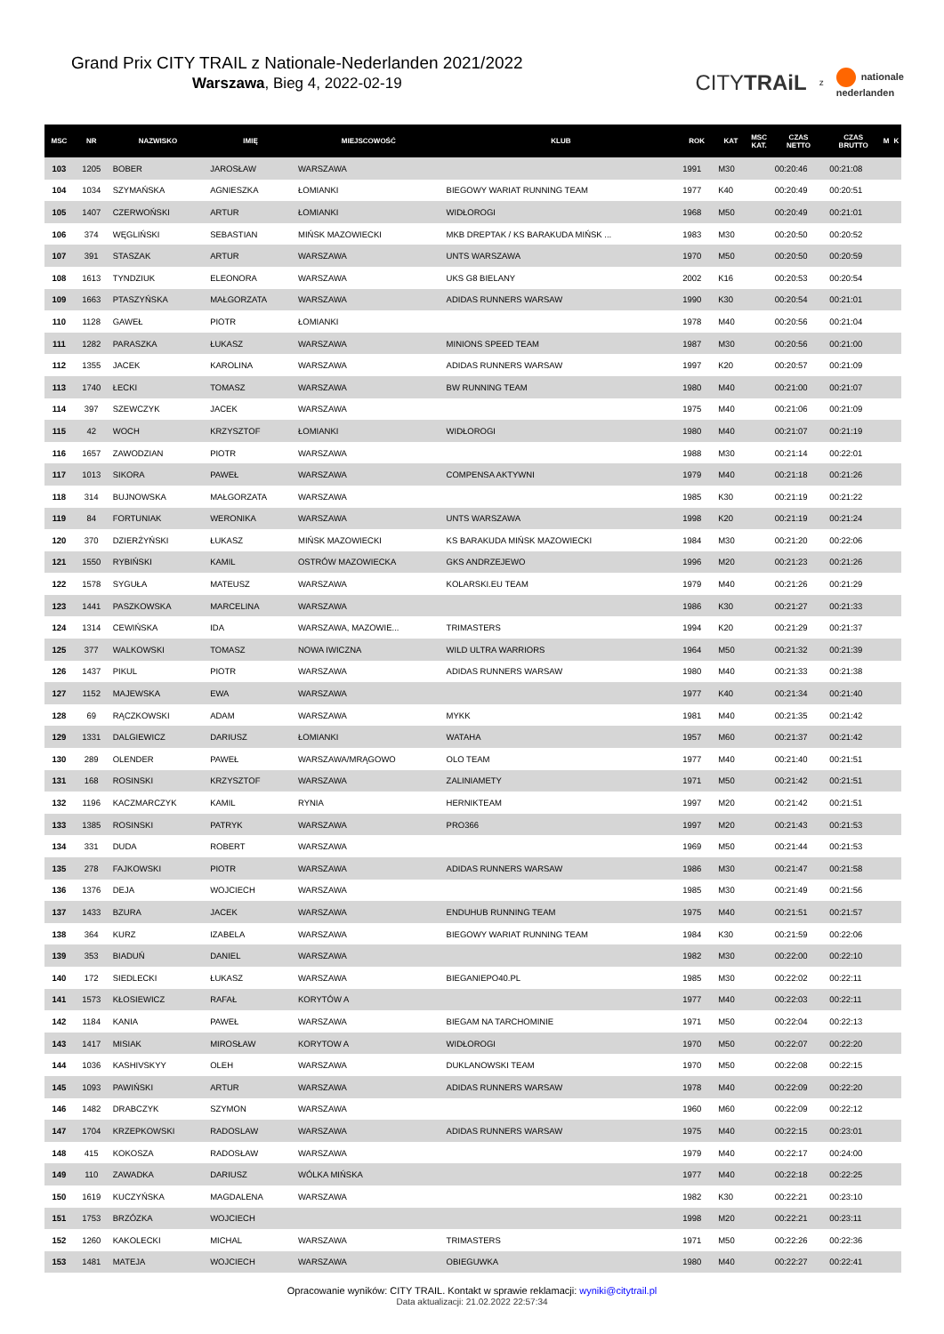Grand Prix CITY TRAIL z Nationale-Nederlanden 2021/2022
Warszawa, Bieg 4, 2022-02-19
CITYTRAiL
z
nationale
nederlanden
| MSC | NR | NAZWISKO | IMIĘ | MIEJSCOWOŚĆ | KLUB | ROK | KAT | MSC KAT. | CZAS NETTO | CZAS BRUTTO | M | K |
| --- | --- | --- | --- | --- | --- | --- | --- | --- | --- | --- | --- | --- |
| 103 | 1205 | BOBER | JAROSŁAW | WARSZAWA | | 1991 | M30 | | 00:20:46 | 00:21:08 | | |
| 104 | 1034 | SZYMAŃSKA | AGNIESZKA | ŁOMIANKI | BIEGOWY WARIAT RUNNING TEAM | 1977 | K40 | | 00:20:49 | 00:20:51 | | |
| 105 | 1407 | CZERWOŃSKI | ARTUR | ŁOMIANKI | WIDŁOROGI | 1968 | M50 | | 00:20:49 | 00:21:01 | | |
| 106 | 374 | WĘGLIŃSKI | SEBASTIAN | MIŃSK MAZOWIECKI | MKB DREPTAK / KS BARAKUDA MIŃSK ... | 1983 | M30 | | 00:20:50 | 00:20:52 | | |
| 107 | 391 | STASZAK | ARTUR | WARSZAWA | UNTS WARSZAWA | 1970 | M50 | | 00:20:50 | 00:20:59 | | |
| 108 | 1613 | TYNDZIUK | ELEONORA | WARSZAWA | UKS G8 BIELANY | 2002 | K16 | | 00:20:53 | 00:20:54 | | |
| 109 | 1663 | PTASZYŃSKA | MAŁGORZATA | WARSZAWA | ADIDAS RUNNERS WARSAW | 1990 | K30 | | 00:20:54 | 00:21:01 | | |
| 110 | 1128 | GAWEŁ | PIOTR | ŁOMIANKI | | 1978 | M40 | | 00:20:56 | 00:21:04 | | |
| 111 | 1282 | PARASZKA | ŁUKASZ | WARSZAWA | MINIONS SPEED TEAM | 1987 | M30 | | 00:20:56 | 00:21:00 | | |
| 112 | 1355 | JACEK | KAROLINA | WARSZAWA | ADIDAS RUNNERS WARSAW | 1997 | K20 | | 00:20:57 | 00:21:09 | | |
| 113 | 1740 | ŁECKI | TOMASZ | WARSZAWA | BW RUNNING TEAM | 1980 | M40 | | 00:21:00 | 00:21:07 | | |
| 114 | 397 | SZEWCZYK | JACEK | WARSZAWA | | 1975 | M40 | | 00:21:06 | 00:21:09 | | |
| 115 | 42 | WOCH | KRZYSZTOF | ŁOMIANKI | WIDŁOROGI | 1980 | M40 | | 00:21:07 | 00:21:19 | | |
| 116 | 1657 | ZAWODZIAN | PIOTR | WARSZAWA | | 1988 | M30 | | 00:21:14 | 00:22:01 | | |
| 117 | 1013 | SIKORA | PAWEŁ | WARSZAWA | COMPENSA AKTYWNI | 1979 | M40 | | 00:21:18 | 00:21:26 | | |
| 118 | 314 | BUJNOWSKA | MAŁGORZATA | WARSZAWA | | 1985 | K30 | | 00:21:19 | 00:21:22 | | |
| 119 | 84 | FORTUNIAK | WERONIKA | WARSZAWA | UNTS WARSZAWA | 1998 | K20 | | 00:21:19 | 00:21:24 | | |
| 120 | 370 | DZIERŻYŃSKI | ŁUKASZ | MIŃSK MAZOWIECKI | KS BARAKUDA MIŃSK MAZOWIECKI | 1984 | M30 | | 00:21:20 | 00:22:06 | | |
| 121 | 1550 | RYBIŃSKI | KAMIL | OSTRÓW MAZOWIECKA | GKS ANDRZEJEWO | 1996 | M20 | | 00:21:23 | 00:21:26 | | |
| 122 | 1578 | SYGUŁA | MATEUSZ | WARSZAWA | KOLARSKI.EU TEAM | 1979 | M40 | | 00:21:26 | 00:21:29 | | |
| 123 | 1441 | PASZKOWSKA | MARCELINA | WARSZAWA | | 1986 | K30 | | 00:21:27 | 00:21:33 | | |
| 124 | 1314 | CEWIŃSKA | IDA | WARSZAWA, MAZOWIE... | TRIMASTERS | 1994 | K20 | | 00:21:29 | 00:21:37 | | |
| 125 | 377 | WALKOWSKI | TOMASZ | NOWA IWICZNA | WILD ULTRA WARRIORS | 1964 | M50 | | 00:21:32 | 00:21:39 | | |
| 126 | 1437 | PIKUL | PIOTR | WARSZAWA | ADIDAS RUNNERS WARSAW | 1980 | M40 | | 00:21:33 | 00:21:38 | | |
| 127 | 1152 | MAJEWSKA | EWA | WARSZAWA | | 1977 | K40 | | 00:21:34 | 00:21:40 | | |
| 128 | 69 | RĄCZKOWSKI | ADAM | WARSZAWA | MYKK | 1981 | M40 | | 00:21:35 | 00:21:42 | | |
| 129 | 1331 | DALGIEWICZ | DARIUSZ | ŁOMIANKI | WATAHA | 1957 | M60 | | 00:21:37 | 00:21:42 | | |
| 130 | 289 | OLENDER | PAWEŁ | WARSZAWA/MRĄGOWO | OLO TEAM | 1977 | M40 | | 00:21:40 | 00:21:51 | | |
| 131 | 168 | ROSINSKI | KRZYSZTOF | WARSZAWA | ZALINIAMETY | 1971 | M50 | | 00:21:42 | 00:21:51 | | |
| 132 | 1196 | KACZMARCZYK | KAMIL | RYNIA | HERNIKTEAM | 1997 | M20 | | 00:21:42 | 00:21:51 | | |
| 133 | 1385 | ROSINSKI | PATRYK | WARSZAWA | PRO366 | 1997 | M20 | | 00:21:43 | 00:21:53 | | |
| 134 | 331 | DUDA | ROBERT | WARSZAWA | | 1969 | M50 | | 00:21:44 | 00:21:53 | | |
| 135 | 278 | FAJKOWSKI | PIOTR | WARSZAWA | ADIDAS RUNNERS WARSAW | 1986 | M30 | | 00:21:47 | 00:21:58 | | |
| 136 | 1376 | DEJA | WOJCIECH | WARSZAWA | | 1985 | M30 | | 00:21:49 | 00:21:56 | | |
| 137 | 1433 | BZURA | JACEK | WARSZAWA | ENDUHUB RUNNING TEAM | 1975 | M40 | | 00:21:51 | 00:21:57 | | |
| 138 | 364 | KURZ | IZABELA | WARSZAWA | BIEGOWY WARIAT RUNNING TEAM | 1984 | K30 | | 00:21:59 | 00:22:06 | | |
| 139 | 353 | BIADUŃ | DANIEL | WARSZAWA | | 1982 | M30 | | 00:22:00 | 00:22:10 | | |
| 140 | 172 | SIEDLECKI | ŁUKASZ | WARSZAWA | BIEGANIEPO40.PL | 1985 | M30 | | 00:22:02 | 00:22:11 | | |
| 141 | 1573 | KŁOSIEWICZ | RAFAŁ | KORYTÓW A | | 1977 | M40 | | 00:22:03 | 00:22:11 | | |
| 142 | 1184 | KANIA | PAWEŁ | WARSZAWA | BIEGAM NA TARCHOMINIE | 1971 | M50 | | 00:22:04 | 00:22:13 | | |
| 143 | 1417 | MISIAK | MIROSŁAW | KORYTOW A | WIDŁOROGI | 1970 | M50 | | 00:22:07 | 00:22:20 | | |
| 144 | 1036 | KASHIVSKYY | OLEH | WARSZAWA | DUKLANOWSKI TEAM | 1970 | M50 | | 00:22:08 | 00:22:15 | | |
| 145 | 1093 | PAWIŃSKI | ARTUR | WARSZAWA | ADIDAS RUNNERS WARSAW | 1978 | M40 | | 00:22:09 | 00:22:20 | | |
| 146 | 1482 | DRABCZYK | SZYMON | WARSZAWA | | 1960 | M60 | | 00:22:09 | 00:22:12 | | |
| 147 | 1704 | KRZEPKOWSKI | RADOSLAW | WARSZAWA | ADIDAS RUNNERS WARSAW | 1975 | M40 | | 00:22:15 | 00:23:01 | | |
| 148 | 415 | KOKOSZA | RADOSŁAW | WARSZAWA | | 1979 | M40 | | 00:22:17 | 00:24:00 | | |
| 149 | 110 | ZAWADKA | DARIUSZ | WÓLKA MIŃSKA | | 1977 | M40 | | 00:22:18 | 00:22:25 | | |
| 150 | 1619 | KUCZYŃSKA | MAGDALENA | WARSZAWA | | 1982 | K30 | | 00:22:21 | 00:23:10 | | |
| 151 | 1753 | BRZÓZKA | WOJCIECH | | | 1998 | M20 | | 00:22:21 | 00:23:11 | | |
| 152 | 1260 | KAKOLECKI | MICHAL | WARSZAWA | TRIMASTERS | 1971 | M50 | | 00:22:26 | 00:22:36 | | |
| 153 | 1481 | MATEJA | WOJCIECH | WARSZAWA | OBIEGUWKA | 1980 | M40 | | 00:22:27 | 00:22:41 | | |
Opracowanie wyników: CITY TRAIL. Kontakt w sprawie reklamacji: wyniki@citytrail.pl
Data aktualizacji: 21.02.2022 22:57:34